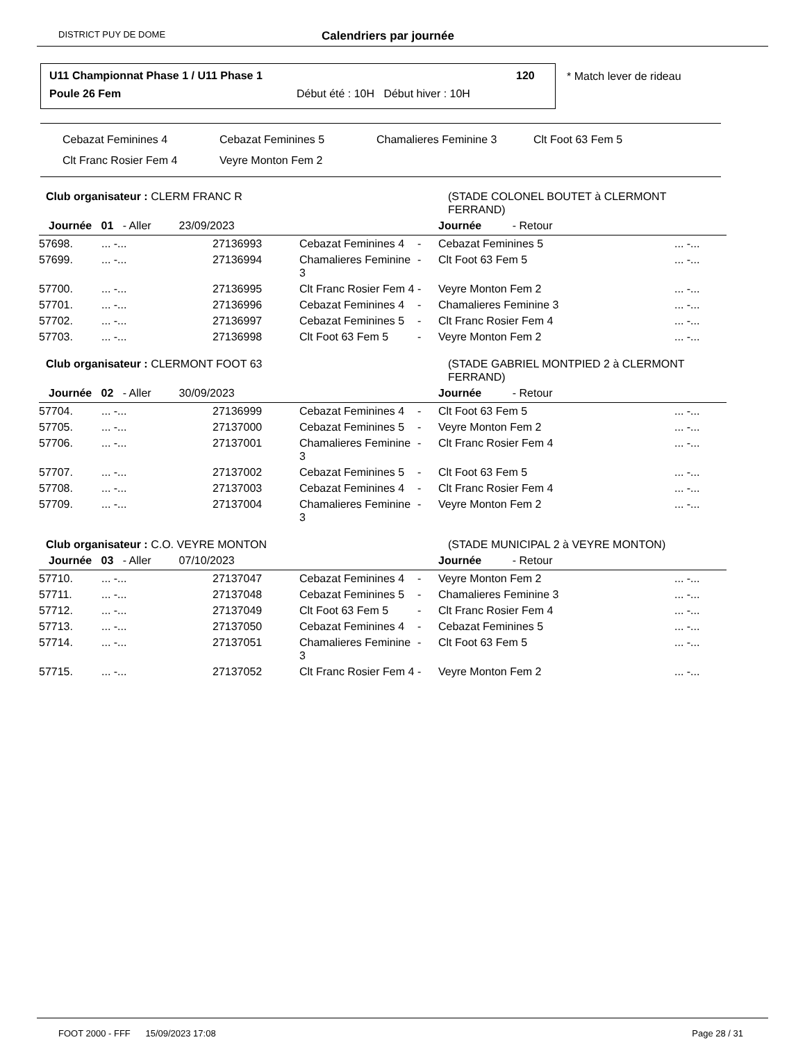DISTRICT PUY DE DOME Calendriers par journée
U11 Championnat Phase 1 / U11 Phase 1 120
Poule 26 Fem Début été : 10H Début hiver : 10H
* Match lever de rideau
Cebazat Feminines 4 Cebazat Feminines 5 Chamalieres Feminine 3 Clt Foot 63 Fem 5 Clt Franc Rosier Fem 4 Veyre Monton Fem 2
| Club organisateur : CLERM FRANC R | | | | | (STADE COLONEL BOUTET à CLERMONT FERRAND) | |
| Journée 01 - Aller 23/09/2023 | | | | | Journée - Retour | |
| 57698. | ... -... | 27136993 | Cebazat Feminines 4 | - | Cebazat Feminines 5 | ... -... |
| 57699. | ... -... | 27136994 | Chamalieres Feminine 3 | - | Clt Foot 63 Fem 5 | ... -... |
| 57700. | ... -... | 27136995 | Clt Franc Rosier Fem 4 | - | Veyre Monton Fem 2 | ... -... |
| 57701. | ... -... | 27136996 | Cebazat Feminines 4 | - | Chamalieres Feminine 3 | ... -... |
| 57702. | ... -... | 27136997 | Cebazat Feminines 5 | - | Clt Franc Rosier Fem 4 | ... -... |
| 57703. | ... -... | 27136998 | Clt Foot 63 Fem 5 | - | Veyre Monton Fem 2 | ... -... |
| Club organisateur : CLERMONT FOOT 63 | | | | | (STADE GABRIEL MONTPIED 2 à CLERMONT FERRAND) | |
| Journée 02 - Aller 30/09/2023 | | | | | Journée - Retour | |
| 57704. | ... -... | 27136999 | Cebazat Feminines 4 | - | Clt Foot 63 Fem 5 | ... -... |
| 57705. | ... -... | 27137000 | Cebazat Feminines 5 | - | Veyre Monton Fem 2 | ... -... |
| 57706. | ... -... | 27137001 | Chamalieres Feminine 3 | - | Clt Franc Rosier Fem 4 | ... -... |
| 57707. | ... -... | 27137002 | Cebazat Feminines 5 | - | Clt Foot 63 Fem 5 | ... -... |
| 57708. | ... -... | 27137003 | Cebazat Feminines 4 | - | Clt Franc Rosier Fem 4 | ... -... |
| 57709. | ... -... | 27137004 | Chamalieres Feminine 3 | - | Veyre Monton Fem 2 | ... -... |
| Club organisateur : C.O. VEYRE MONTON | | | | | (STADE MUNICIPAL 2 à VEYRE MONTON) | |
| Journée 03 - Aller 07/10/2023 | | | | | Journée - Retour | |
| 57710. | ... -... | 27137047 | Cebazat Feminines 4 | - | Veyre Monton Fem 2 | ... -... |
| 57711. | ... -... | 27137048 | Cebazat Feminines 5 | - | Chamalieres Feminine 3 | ... -... |
| 57712. | ... -... | 27137049 | Clt Foot 63 Fem 5 | - | Clt Franc Rosier Fem 4 | ... -... |
| 57713. | ... -... | 27137050 | Cebazat Feminines 4 | - | Cebazat Feminines 5 | ... -... |
| 57714. | ... -... | 27137051 | Chamalieres Feminine 3 | - | Clt Foot 63 Fem 5 | ... -... |
| 57715. | ... -... | 27137052 | Clt Franc Rosier Fem 4 | - | Veyre Monton Fem 2 | ... -... |
FOOT 2000 - FFF 15/09/2023 17:08 Page 28 / 31